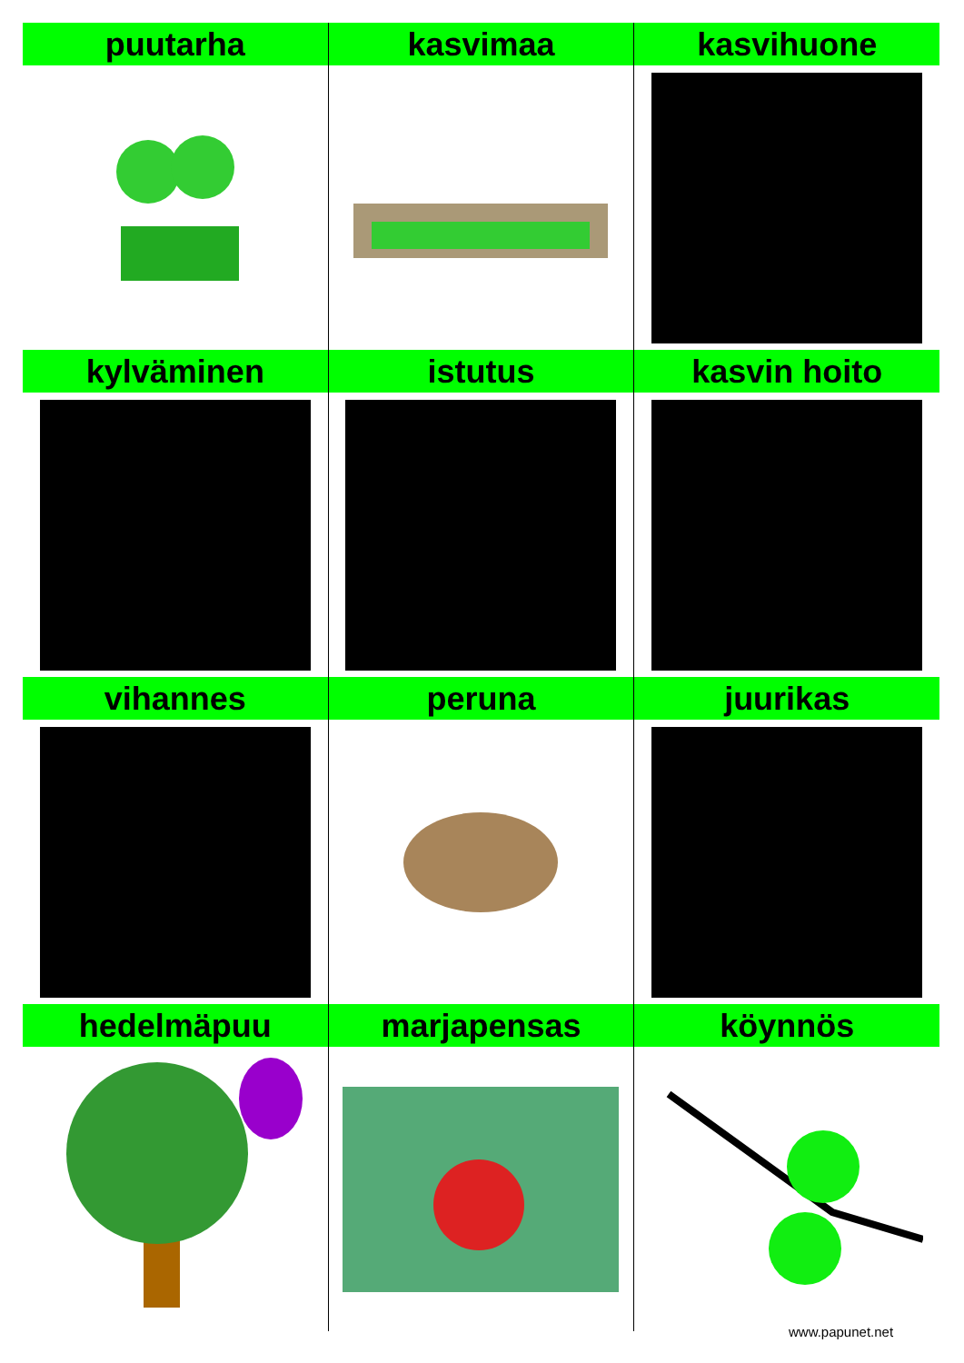| puutarha | kasvimaa | kasvihuone |
| kylväminen | istutus | kasvin hoito |
| vihannes | peruna | juurikas |
| hedelmäpuu | marjapensas | köynnös |
www.papunet.net